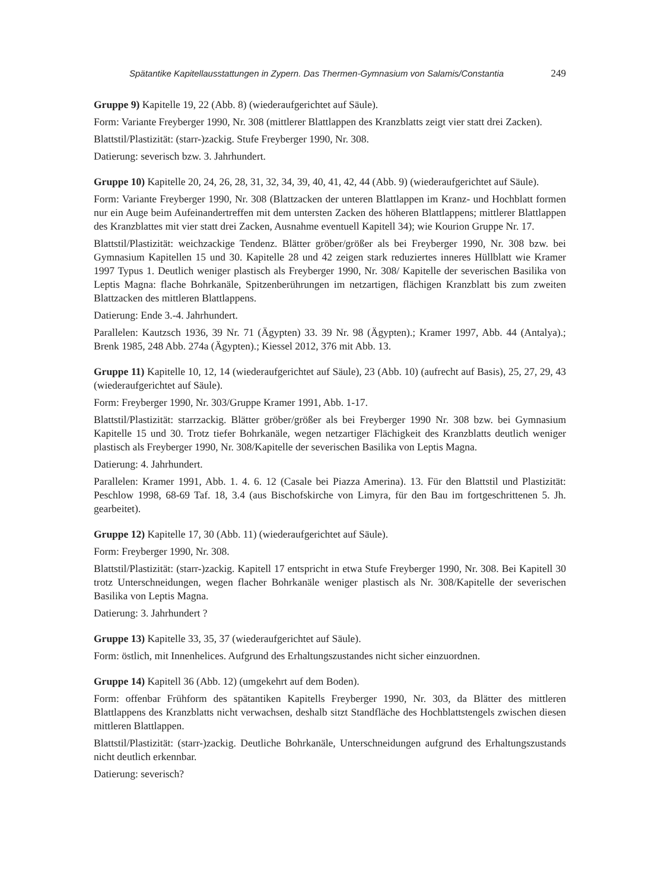Spätantike Kapitellausstattungen in Zypern. Das Thermen-Gymnasium von Salamis/Constantia 249
Gruppe 9) Kapitelle 19, 22 (Abb. 8) (wiederaufgerichtet auf Säule).
Form: Variante Freyberger 1990, Nr. 308 (mittlerer Blattlappen des Kranzblatts zeigt vier statt drei Zacken).
Blattstil/Plastizität: (starr-)zackig. Stufe Freyberger 1990, Nr. 308.
Datierung: severisch bzw. 3. Jahrhundert.
Gruppe 10) Kapitelle 20, 24, 26, 28, 31, 32, 34, 39, 40, 41, 42, 44 (Abb. 9) (wiederaufgerichtet auf Säule).
Form: Variante Freyberger 1990, Nr. 308 (Blattzacken der unteren Blattlappen im Kranz- und Hochblatt formen nur ein Auge beim Aufeinandertreffen mit dem untersten Zacken des höheren Blattlappens; mittlerer Blattlappen des Kranzblattes mit vier statt drei Zacken, Ausnahme eventuell Kapitell 34); wie Kourion Gruppe Nr. 17.
Blattstil/Plastizität: weichzackige Tendenz. Blätter gröber/größer als bei Freyberger 1990, Nr. 308 bzw. bei Gymnasium Kapitellen 15 und 30. Kapitelle 28 und 42 zeigen stark reduziertes inneres Hüllblatt wie Kramer 1997 Typus 1. Deutlich weniger plastisch als Freyberger 1990, Nr. 308/ Kapitelle der severischen Basilika von Leptis Magna: flache Bohrkanäle, Spitzenberührungen im netzartigen, flächigen Kranzblatt bis zum zweiten Blattzacken des mittleren Blattlappens.
Datierung: Ende 3.-4. Jahrhundert.
Parallelen: Kautzsch 1936, 39 Nr. 71 (Ägypten) 33. 39 Nr. 98 (Ägypten).; Kramer 1997, Abb. 44 (Antalya).; Brenk 1985, 248 Abb. 274a (Ägypten).; Kiessel 2012, 376 mit Abb. 13.
Gruppe 11) Kapitelle 10, 12, 14 (wiederaufgerichtet auf Säule), 23 (Abb. 10) (aufrecht auf Basis), 25, 27, 29, 43 (wiederaufgerichtet auf Säule).
Form: Freyberger 1990, Nr. 303/Gruppe Kramer 1991, Abb. 1-17.
Blattstil/Plastizität: starrzackig. Blätter gröber/größer als bei Freyberger 1990 Nr. 308 bzw. bei Gymnasium Kapitelle 15 und 30. Trotz tiefer Bohrkanäle, wegen netzartiger Flächigkeit des Kranzblatts deutlich weniger plastisch als Freyberger 1990, Nr. 308/Kapitelle der severischen Basilika von Leptis Magna.
Datierung: 4. Jahrhundert.
Parallelen: Kramer 1991, Abb. 1. 4. 6. 12 (Casale bei Piazza Amerina). 13. Für den Blattstil und Plastizität: Peschlow 1998, 68-69 Taf. 18, 3.4 (aus Bischofskirche von Limyra, für den Bau im fortgeschrittenen 5. Jh. gearbeitet).
Gruppe 12) Kapitelle 17, 30 (Abb. 11) (wiederaufgerichtet auf Säule).
Form: Freyberger 1990, Nr. 308.
Blattstil/Plastizität: (starr-)zackig. Kapitell 17 entspricht in etwa Stufe Freyberger 1990, Nr. 308. Bei Kapitell 30 trotz Unterschneidungen, wegen flacher Bohrkanäle weniger plastisch als Nr. 308/Kapitelle der severischen Basilika von Leptis Magna.
Datierung: 3. Jahrhundert ?
Gruppe 13) Kapitelle 33, 35, 37 (wiederaufgerichtet auf Säule).
Form: östlich, mit Innenhelices. Aufgrund des Erhaltungszustandes nicht sicher einzuordnen.
Gruppe 14) Kapitell 36 (Abb. 12) (umgekehrt auf dem Boden).
Form: offenbar Frühform des spätantiken Kapitells Freyberger 1990, Nr. 303, da Blätter des mittleren Blattlappens des Kranzblatts nicht verwachsen, deshalb sitzt Standfläche des Hochblattstengels zwischen diesen mittleren Blattlappen.
Blattstil/Plastizität: (starr-)zackig. Deutliche Bohrkanäle, Unterschneidungen aufgrund des Erhaltungszustands nicht deutlich erkennbar.
Datierung: severisch?